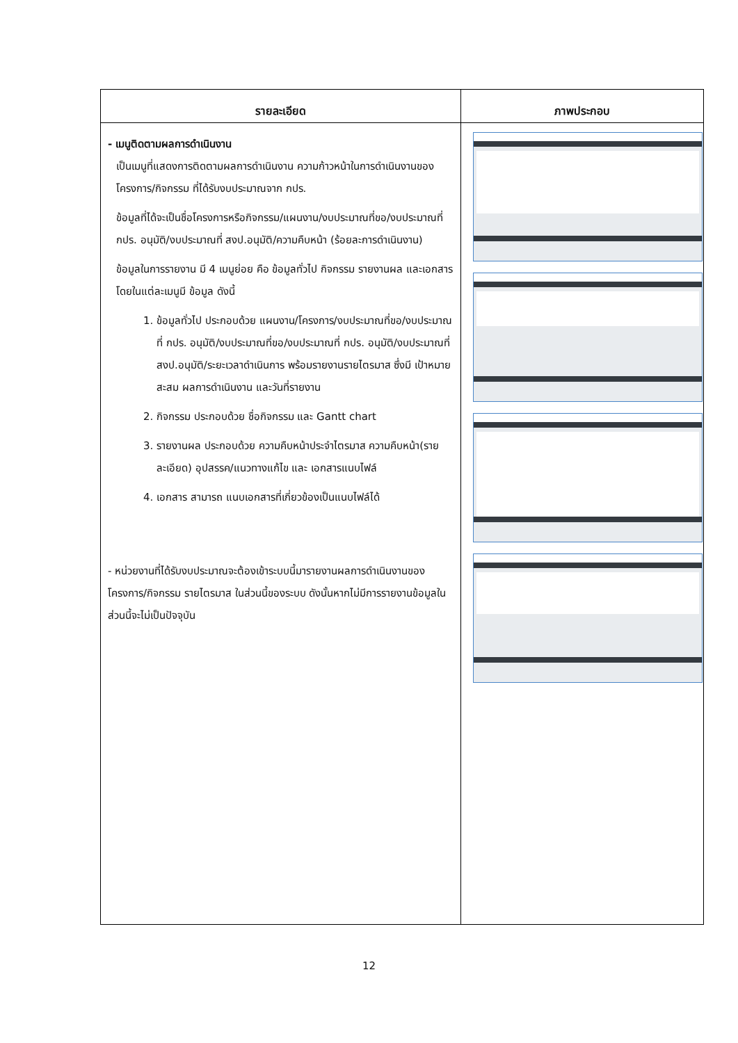| รายละเอียด | ภาพประกอบ |
| --- | --- |
| - เมนูติดตามผลการดำเนินงาน เป็นเมนูที่แสดงการติดตามผลการดำเนินงาน ความก้าวหน้าในการดำเนินงานของโครงการ/กิจกรรม ที่ได้รับงบประมาณจาก กปร. ข้อมูลที่ได้จะเป็นชื่อโครงการหรือกิจกรรม/แผนงาน/งบประมาณที่ขอ/งบประมาณที่ กปร. อนุมัติ/งบประมาณที่ สงป.อนุมัติ/ความคืบหน้า (ร้อยละการดำเนินงาน) ข้อมูลในการรายงาน มี 4 เมนูย่อย คือ ข้อมูลทั่วไป กิจกรรม รายงานผล และเอกสาร โดยในแต่ละเมนูมี ข้อมูล ดังนี้ 1. ข้อมูลทั่วไป ประกอบด้วย แผนงาน/โครงการ/งบประมาณที่ขอ/งบประมาณที่ กปร. อนุมัติ/งบประมาณที่ขอ/งบประมาณที่ กปร. อนุมัติ/งบประมาณที่ สงป.อนุมัติ/ระยะเวลาดำเนินการ พร้อมรายงานรายไตรมาส ซึ่งมี เป้าหมายสะสม ผลการดำเนินงาน และวันที่รายงาน 2. กิจกรรม ประกอบด้วย ชื่อกิจกรรม และ Gantt chart 3. รายงานผล ประกอบด้วย ความคืบหน้าประจำไตรมาส ความคืบหน้า(รายละเอียด) อุปสรรค/แนวทางแก้ไข และ เอกสารแนบไฟล์ 4. เอกสาร สามารถ แนบเอกสารที่เกี่ยวข้องเป็นแนบไฟล์ได้ - หน่วยงานที่ได้รับงบประมาณจะต้องเข้าระบบนี้มารายงานผลการดำเนินงานของโครงการ/กิจกรรม รายไตรมาส ในส่วนนี้ของระบบ ดังนั้นหากไม่มีการรายงานข้อมูลในส่วนนี้จะไม่เป็นปัจจุบัน | |
12